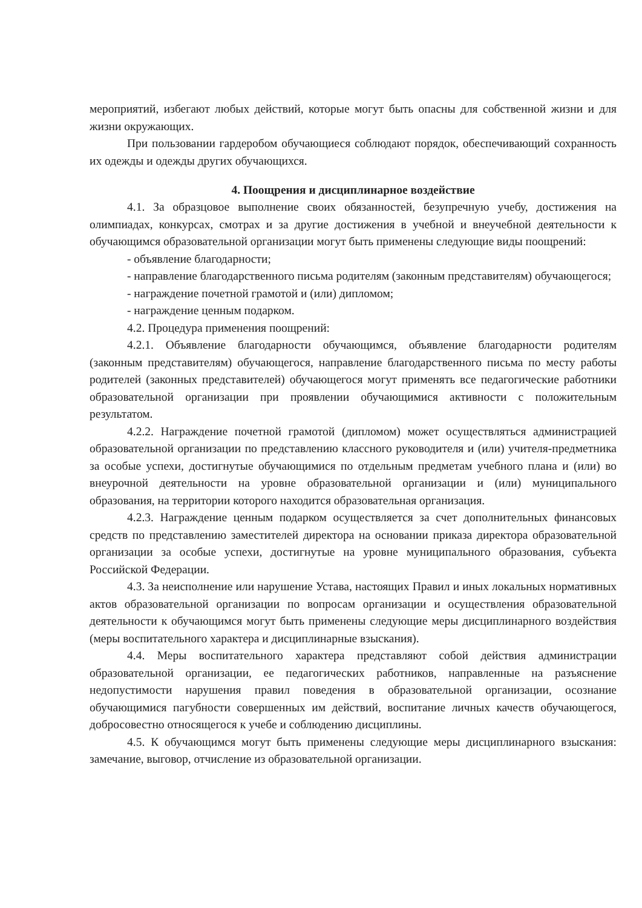мероприятий, избегают любых действий, которые могут быть опасны для собственной жизни и для жизни окружающих.
При пользовании гардеробом обучающиеся соблюдают порядок, обеспечивающий сохранность их одежды и одежды других обучающихся.
4. Поощрения и дисциплинарное воздействие
4.1. За образцовое выполнение своих обязанностей, безупречную учебу, достижения на олимпиадах, конкурсах, смотрах и за другие достижения в учебной и внеучебной деятельности к обучающимся образовательной организации могут быть применены следующие виды поощрений:
- объявление благодарности;
- направление благодарственного письма родителям (законным представителям) обучающегося;
- награждение почетной грамотой и (или) дипломом;
- награждение ценным подарком.
4.2. Процедура применения поощрений:
4.2.1. Объявление благодарности обучающимся, объявление благодарности родителям (законным представителям) обучающегося, направление благодарственного письма по месту работы родителей (законных представителей) обучающегося могут применять все педагогические работники образовательной организации при проявлении обучающимися активности с положительным результатом.
4.2.2. Награждение почетной грамотой (дипломом) может осуществляться администрацией образовательной организации по представлению классного руководителя и (или) учителя-предметника за особые успехи, достигнутые обучающимися по отдельным предметам учебного плана и (или) во внеурочной деятельности на уровне образовательной организации и (или) муниципального образования, на территории которого находится образовательная организация.
4.2.3. Награждение ценным подарком осуществляется за счет дополнительных финансовых средств по представлению заместителей директора на основании приказа директора образовательной организации за особые успехи, достигнутые на уровне муниципального образования, субъекта Российской Федерации.
4.3. За неисполнение или нарушение Устава, настоящих Правил и иных локальных нормативных актов образовательной организации по вопросам организации и осуществления образовательной деятельности к обучающимся могут быть применены следующие меры дисциплинарного воздействия (меры воспитательного характера и дисциплинарные взыскания).
4.4. Меры воспитательного характера представляют собой действия администрации образовательной организации, ее педагогических работников, направленные на разъяснение недопустимости нарушения правил поведения в образовательной организации, осознание обучающимися пагубности совершенных им действий, воспитание личных качеств обучающегося, добросовестно относящегося к учебе и соблюдению дисциплины.
4.5. К обучающимся могут быть применены следующие меры дисциплинарного взыскания: замечание, выговор, отчисление из образовательной организации.